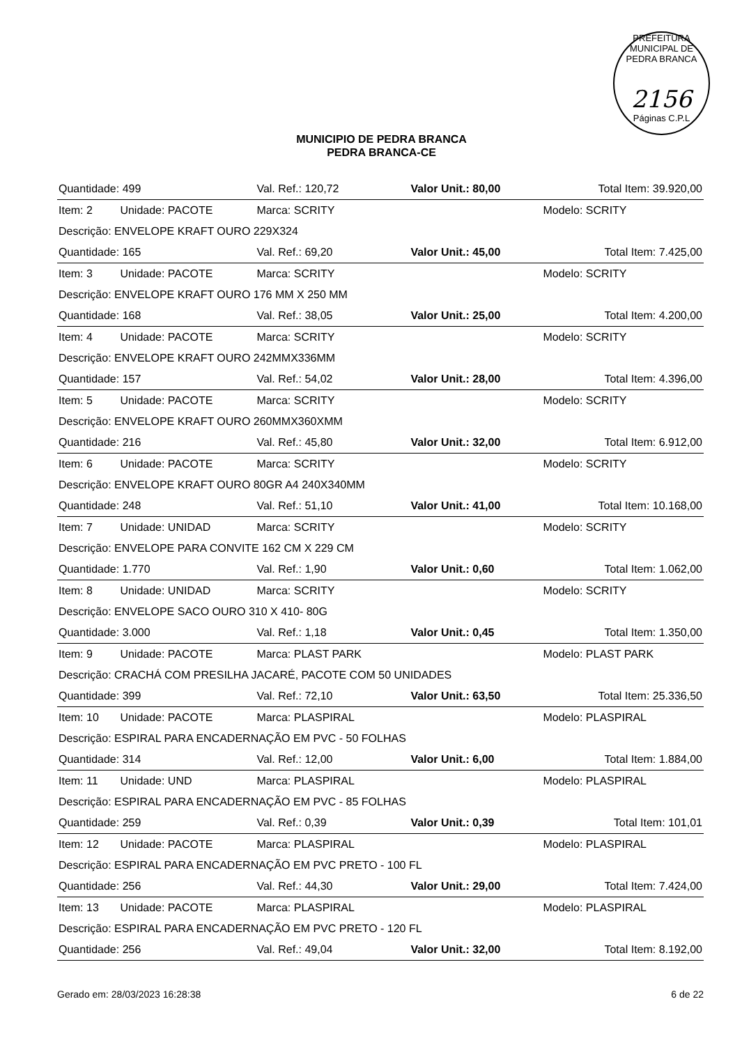PREFEITURA MUNICIPAL DE PEDRA BRANCA
2156
Páginas C.P.L
MUNICIPIO DE PEDRA BRANCA
PEDRA BRANCA-CE
| Quantidade: 499 | | Val. Ref.: 120,72 | Valor Unit.: 80,00 | Total Item: 39.920,00 |
| Item: 2 | Unidade: PACOTE | Marca: SCRITY | | Modelo: SCRITY |
| Descrição: ENVELOPE KRAFT OURO 229X324 | | | | |
| Quantidade: 165 | | Val. Ref.: 69,20 | Valor Unit.: 45,00 | Total Item: 7.425,00 |
| Item: 3 | Unidade: PACOTE | Marca: SCRITY | | Modelo: SCRITY |
| Descrição: ENVELOPE KRAFT OURO 176 MM X 250 MM | | | | |
| Quantidade: 168 | | Val. Ref.: 38,05 | Valor Unit.: 25,00 | Total Item: 4.200,00 |
| Item: 4 | Unidade: PACOTE | Marca: SCRITY | | Modelo: SCRITY |
| Descrição: ENVELOPE KRAFT OURO 242MMX336MM | | | | |
| Quantidade: 157 | | Val. Ref.: 54,02 | Valor Unit.: 28,00 | Total Item: 4.396,00 |
| Item: 5 | Unidade: PACOTE | Marca: SCRITY | | Modelo: SCRITY |
| Descrição: ENVELOPE KRAFT OURO 260MMX360XMM | | | | |
| Quantidade: 216 | | Val. Ref.: 45,80 | Valor Unit.: 32,00 | Total Item: 6.912,00 |
| Item: 6 | Unidade: PACOTE | Marca: SCRITY | | Modelo: SCRITY |
| Descrição: ENVELOPE KRAFT OURO 80GR A4 240X340MM | | | | |
| Quantidade: 248 | | Val. Ref.: 51,10 | Valor Unit.: 41,00 | Total Item: 10.168,00 |
| Item: 7 | Unidade: UNIDAD | Marca: SCRITY | | Modelo: SCRITY |
| Descrição: ENVELOPE PARA CONVITE 162 CM X 229 CM | | | | |
| Quantidade: 1.770 | | Val. Ref.: 1,90 | Valor Unit.: 0,60 | Total Item: 1.062,00 |
| Item: 8 | Unidade: UNIDAD | Marca: SCRITY | | Modelo: SCRITY |
| Descrição: ENVELOPE SACO OURO 310 X 410- 80G | | | | |
| Quantidade: 3.000 | | Val. Ref.: 1,18 | Valor Unit.: 0,45 | Total Item: 1.350,00 |
| Item: 9 | Unidade: PACOTE | Marca: PLAST PARK | | Modelo: PLAST PARK |
| Descrição: CRACHÁ COM PRESILHA JACARÉ, PACOTE COM 50 UNIDADES | | | | |
| Quantidade: 399 | | Val. Ref.: 72,10 | Valor Unit.: 63,50 | Total Item: 25.336,50 |
| Item: 10 | Unidade: PACOTE | Marca: PLASPIRAL | | Modelo: PLASPIRAL |
| Descrição: ESPIRAL PARA ENCADERNAÇÃO EM PVC - 50 FOLHAS | | | | |
| Quantidade: 314 | | Val. Ref.: 12,00 | Valor Unit.: 6,00 | Total Item: 1.884,00 |
| Item: 11 | Unidade: UND | Marca: PLASPIRAL | | Modelo: PLASPIRAL |
| Descrição: ESPIRAL PARA ENCADERNAÇÃO EM PVC - 85 FOLHAS | | | | |
| Quantidade: 259 | | Val. Ref.: 0,39 | Valor Unit.: 0,39 | Total Item: 101,01 |
| Item: 12 | Unidade: PACOTE | Marca: PLASPIRAL | | Modelo: PLASPIRAL |
| Descrição: ESPIRAL PARA ENCADERNAÇÃO EM PVC PRETO - 100 FL | | | | |
| Quantidade: 256 | | Val. Ref.: 44,30 | Valor Unit.: 29,00 | Total Item: 7.424,00 |
| Item: 13 | Unidade: PACOTE | Marca: PLASPIRAL | | Modelo: PLASPIRAL |
| Descrição: ESPIRAL PARA ENCADERNAÇÃO EM PVC PRETO - 120 FL | | | | |
| Quantidade: 256 | | Val. Ref.: 49,04 | Valor Unit.: 32,00 | Total Item: 8.192,00 |
Gerado em: 28/03/2023 16:28:38 6 de 22